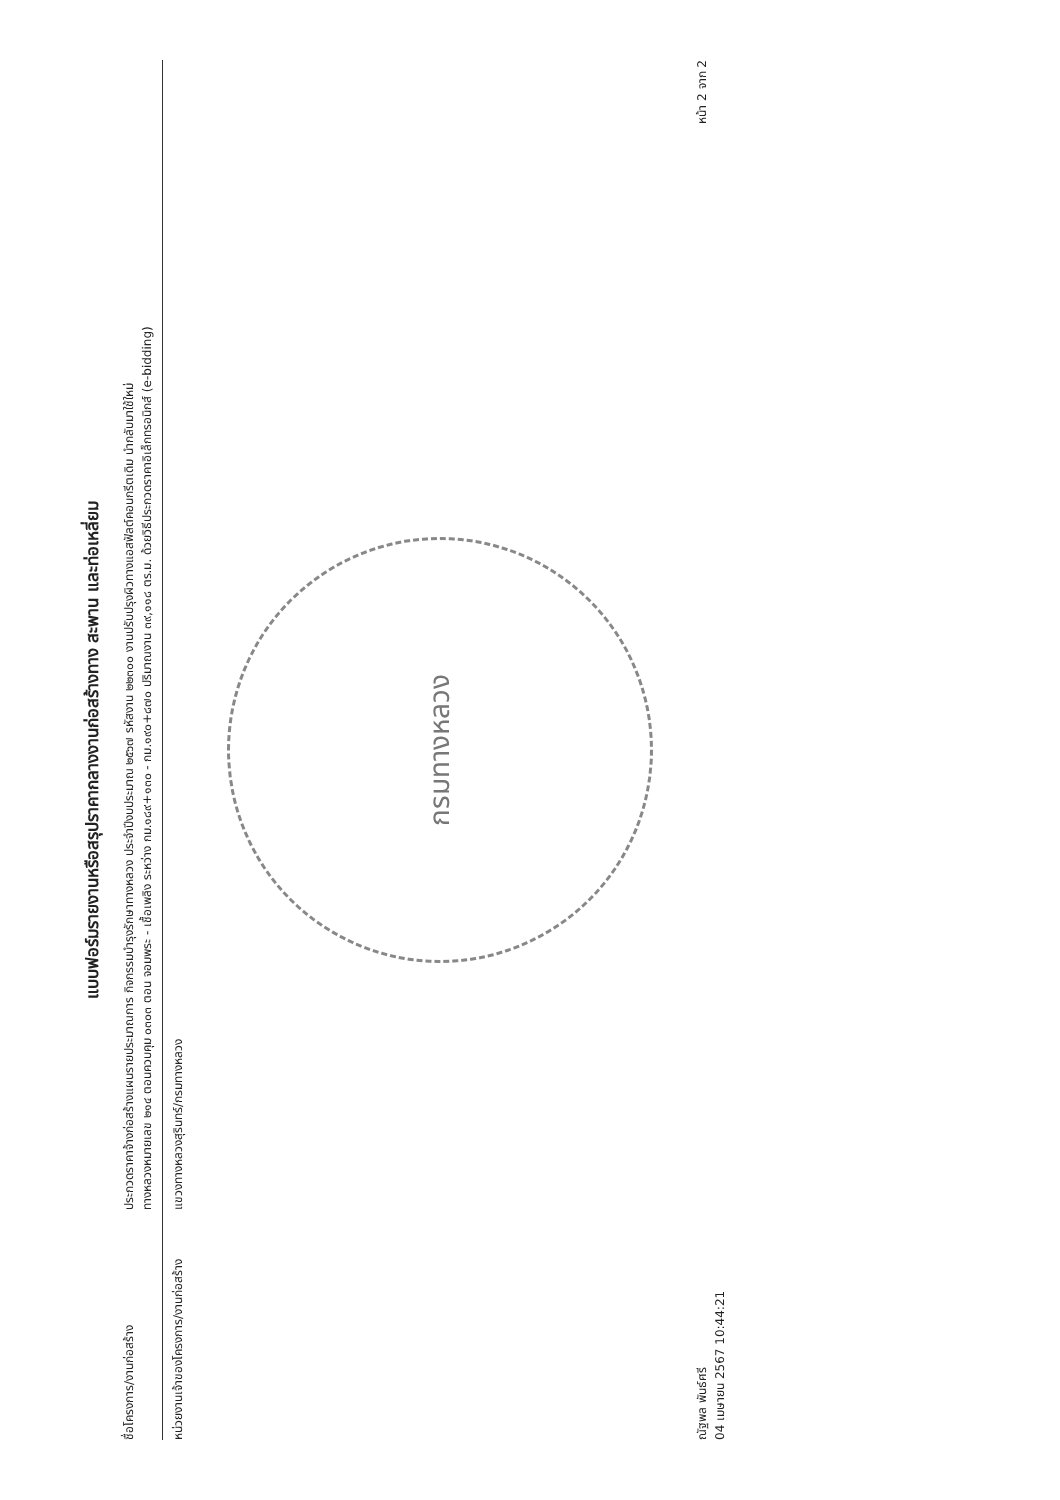แบบฟอร์มรายงานหรือสรุปราคากลางงานก่อสร้างทาง สะพาน และท่อเหลี่ยม
ชื่อโครงการ/งานก่อสร้าง
ประกวดราคาจ้างก่อสร้างแผนรายประมาณการ กิจกรรมบำรุงรักษาทางหลวง ประจำปีงบประมาณ ๒๕๖๗ รหัสงาน ๒๒๓๐๐ งานปรับปรุงผิวทางแอสฟัลต์คอนกรีตเดิม นำกลับมาใช้ใหม่
ทางหลวงหมายเลข ๒๑๔ ตอนควบคุม ๐๓๐๓ ตอน จอมพระ - เชื้อเพลิง ระหว่าง กม.๑๘๙+๑๓๐ - กม.๑๙๐+๘๗๐ ปริมาณงาน ๓๙,๑๑๘ ตร.ม. ด้วยวิธีประกวดราคาอิเล็กทรอนิกส์ (e-bidding)
หน่วยงานเจ้าของโครงการ/งานก่อสร้าง
แขวงทางหลวงสุรินทร์/กรมทางหลวง
กรมทางหลวง
ณัฐพล พันธ์ศรี
04 เมษายน 2567 10:44:21
หน้า 2 จาก 2